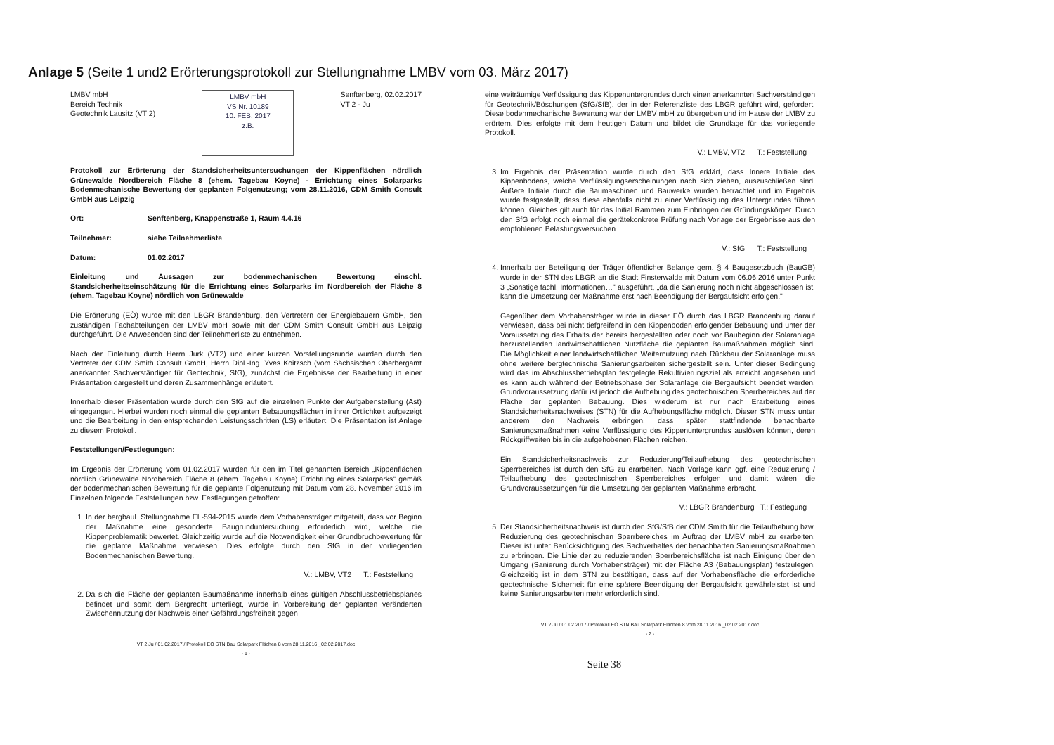Anlage 5 (Seite 1 und2 Erörterungsprotokoll zur Stellungnahme LMBV vom 03. März 2017)
LMBV mbH
Bereich Technik
Geotechnik Lausitz (VT 2)
LMBV mbH
VS Nr. 10189
10. FEB. 2017
z.B.
Senftenberg, 02.02.2017
VT 2 - Ju
Protokoll zur Erörterung der Standsicherheitsuntersuchungen der Kippenflächen nördlich Grünewalde Nordbereich Fläche 8 (ehem. Tagebau Koyne) - Errichtung eines Solarparks Bodenmechanische Bewertung der geplanten Folgenutzung; vom 28.11.2016, CDM Smith Consult GmbH aus Leipzig
Ort: Senftenberg, Knappenstraße 1, Raum 4.4.16
Teilnehmer: siehe Teilnehmerliste
Datum: 01.02.2017
Einleitung und Aussagen zur bodenmechanischen Bewertung einschl. Standsicherheitseinschätzung für die Errichtung eines Solarparks im Nordbereich der Fläche 8 (ehem. Tagebau Koyne) nördlich von Grünewalde
Die Erörterung (EÖ) wurde mit den LBGR Brandenburg, den Vertretern der Energiebauern GmbH, den zuständigen Fachabteilungen der LMBV mbH sowie mit der CDM Smith Consult GmbH aus Leipzig durchgeführt. Die Anwesenden sind der Teilnehmerliste zu entnehmen.
Nach der Einleitung durch Herrn Jurk (VT2) und einer kurzen Vorstellungsrunde wurden durch den Vertreter der CDM Smith Consult GmbH, Herrn Dipl.-Ing. Yves Koitzsch (vom Sächsischen Oberbergamt anerkannter Sachverständiger für Geotechnik, SfG), zunächst die Ergebnisse der Bearbeitung in einer Präsentation dargestellt und deren Zusammenhänge erläutert.
Innerhalb dieser Präsentation wurde durch den SfG auf die einzelnen Punkte der Aufgabenstellung (Ast) eingegangen. Hierbei wurden noch einmal die geplanten Bebauungsflächen in ihrer Örtlichkeit aufgezeigt und die Bearbeitung in den entsprechenden Leistungsschritten (LS) erläutert. Die Präsentation ist Anlage zu diesem Protokoll.
Feststellungen/Festlegungen:
Im Ergebnis der Erörterung vom 01.02.2017 wurden für den im Titel genannten Bereich „Kippenflächen nördlich Grünewalde Nordbereich Fläche 8 (ehem. Tagebau Koyne) Errichtung eines Solarparks" gemäß der bodenmechanischen Bewertung für die geplante Folgenutzung mit Datum vom 28. November 2016 im Einzelnen folgende Feststellungen bzw. Festlegungen getroffen:
1. In der bergbaul. Stellungnahme EL-594-2015 wurde dem Vorhabensträger mitgeteilt, dass vor Beginn der Maßnahme eine gesonderte Baugrunduntersuchung erforderlich wird, welche die Kippenproblematik bewertet. Gleichzeitig wurde auf die Notwendigkeit einer Grundbruchbewertung für die geplante Maßnahme verwiesen. Dies erfolgte durch den SfG in der vorliegenden Bodenmechanischen Bewertung.
V.: LMBV, VT2 T.: Feststellung
2. Da sich die Fläche der geplanten Baumaßnahme innerhalb eines gültigen Abschlussbetriebsplanes befindet und somit dem Bergrecht unterliegt, wurde in Vorbereitung der geplanten veränderten Zwischennutzung der Nachweis einer Gefährdungsfreiheit gegen
VT 2 Ju / 01.02.2017 / Protokoll EÖ STN Bau Solarpark Flächen 8 vom 28.11.2016 _02.02.2017.doc
- 1 -
eine weiträumige Verflüssigung des Kippenuntergrundes durch einen anerkannten Sachverständigen für Geotechnik/Böschungen (SfG/SfB), der in der Referenzliste des LBGR geführt wird, gefordert. Diese bodenmechanische Bewertung war der LMBV mbH zu übergeben und im Hause der LMBV zu erörtern. Dies erfolgte mit dem heutigen Datum und bildet die Grundlage für das vorliegende Protokoll.
V.: LMBV, VT2 T.: Feststellung
3. Im Ergebnis der Präsentation wurde durch den SfG erklärt, dass Innere Initiale des Kippenbodens, welche Verflüssigungserscheinungen nach sich ziehen, auszuschließen sind. Äußere Initiale durch die Baumaschinen und Bauwerke wurden betrachtet und im Ergebnis wurde festgestellt, dass diese ebenfalls nicht zu einer Verflüssigung des Untergrundes führen können. Gleiches gilt auch für das Initial Rammen zum Einbringen der Gründungskörper. Durch den SfG erfolgt noch einmal die gerätekonkrete Prüfung nach Vorlage der Ergebnisse aus den empfohlenen Belastungsversuchen.
V.: SfG T.: Feststellung
4. Innerhalb der Beteiligung der Träger öffentlicher Belange gem. § 4 Baugesetzbuch (BauGB) wurde in der STN des LBGR an die Stadt Finsterwalde mit Datum vom 06.06.2016 unter Punkt 3 „Sonstige fachl. Informationen…" ausgeführt, „da die Sanierung noch nicht abgeschlossen ist, kann die Umsetzung der Maßnahme erst nach Beendigung der Bergaufsicht erfolgen."
Gegenüber dem Vorhabensträger wurde in dieser EÖ durch das LBGR Brandenburg darauf verwiesen, dass bei nicht tiefgreifend in den Kippenboden erfolgender Bebauung und unter der Voraussetzung des Erhalts der bereits hergestellten oder noch vor Baubeginn der Solaranlage herzustellenden landwirtschaftlichen Nutzfläche die geplanten Baumaßnahmen möglich sind. Die Möglichkeit einer landwirtschaftlichen Weiternutzung nach Rückbau der Solaranlage muss ohne weitere bergtechnische Sanierungsarbeiten sichergestellt sein. Unter dieser Bedingung wird das im Abschlussbetriebsplan festgelegte Rekultivierungsziel als erreicht angesehen und es kann auch während der Betriebsphase der Solaranlage die Bergaufsicht beendet werden. Grundvoraussetzung dafür ist jedoch die Aufhebung des geotechnischen Sperrbereiches auf der Fläche der geplanten Bebauung. Dies wiederum ist nur nach Erarbeitung eines Standsicherheitsnachweises (STN) für die Aufhebungsfläche möglich. Dieser STN muss unter anderem den Nachweis erbringen, dass später stattfindende benachbarte Sanierungsmaßnahmen keine Verflüssigung des Kippenuntergrundes auslösen können, deren Rückgriffweiten bis in die aufgehobenen Flächen reichen.
Ein Standsicherheitsnachweis zur Reduzierung/Teilaufhebung des geotechnischen Sperrbereiches ist durch den SfG zu erarbeiten. Nach Vorlage kann ggf. eine Reduzierung / Teilaufhebung des geotechnischen Sperrbereiches erfolgen und damit wären die Grundvoraussetzungen für die Umsetzung der geplanten Maßnahme erbracht.
V.: LBGR Brandenburg T.: Festlegung
5. Der Standsicherheitsnachweis ist durch den SfG/SfB der CDM Smith für die Teilaufhebung bzw. Reduzierung des geotechnischen Sperrbereiches im Auftrag der LMBV mbH zu erarbeiten. Dieser ist unter Berücksichtigung des Sachverhaltes der benachbarten Sanierungsmaßnahmen zu erbringen. Die Linie der zu reduzierenden Sperrbereichsfläche ist nach Einigung über den Umgang (Sanierung durch Vorhabensträger) mit der Fläche A3 (Bebauungsplan) festzulegen. Gleichzeitig ist in dem STN zu bestätigen, dass auf der Vorhabensfläche die erforderliche geotechnische Sicherheit für eine spätere Beendigung der Bergaufsicht gewährleistet ist und keine Sanierungsarbeiten mehr erforderlich sind.
VT 2 Ju / 01.02.2017 / Protokoll EÖ STN Bau Solarpark Flächen 8 vom 28.11.2016 _02.02.2017.doc
- 2 -
Seite 38